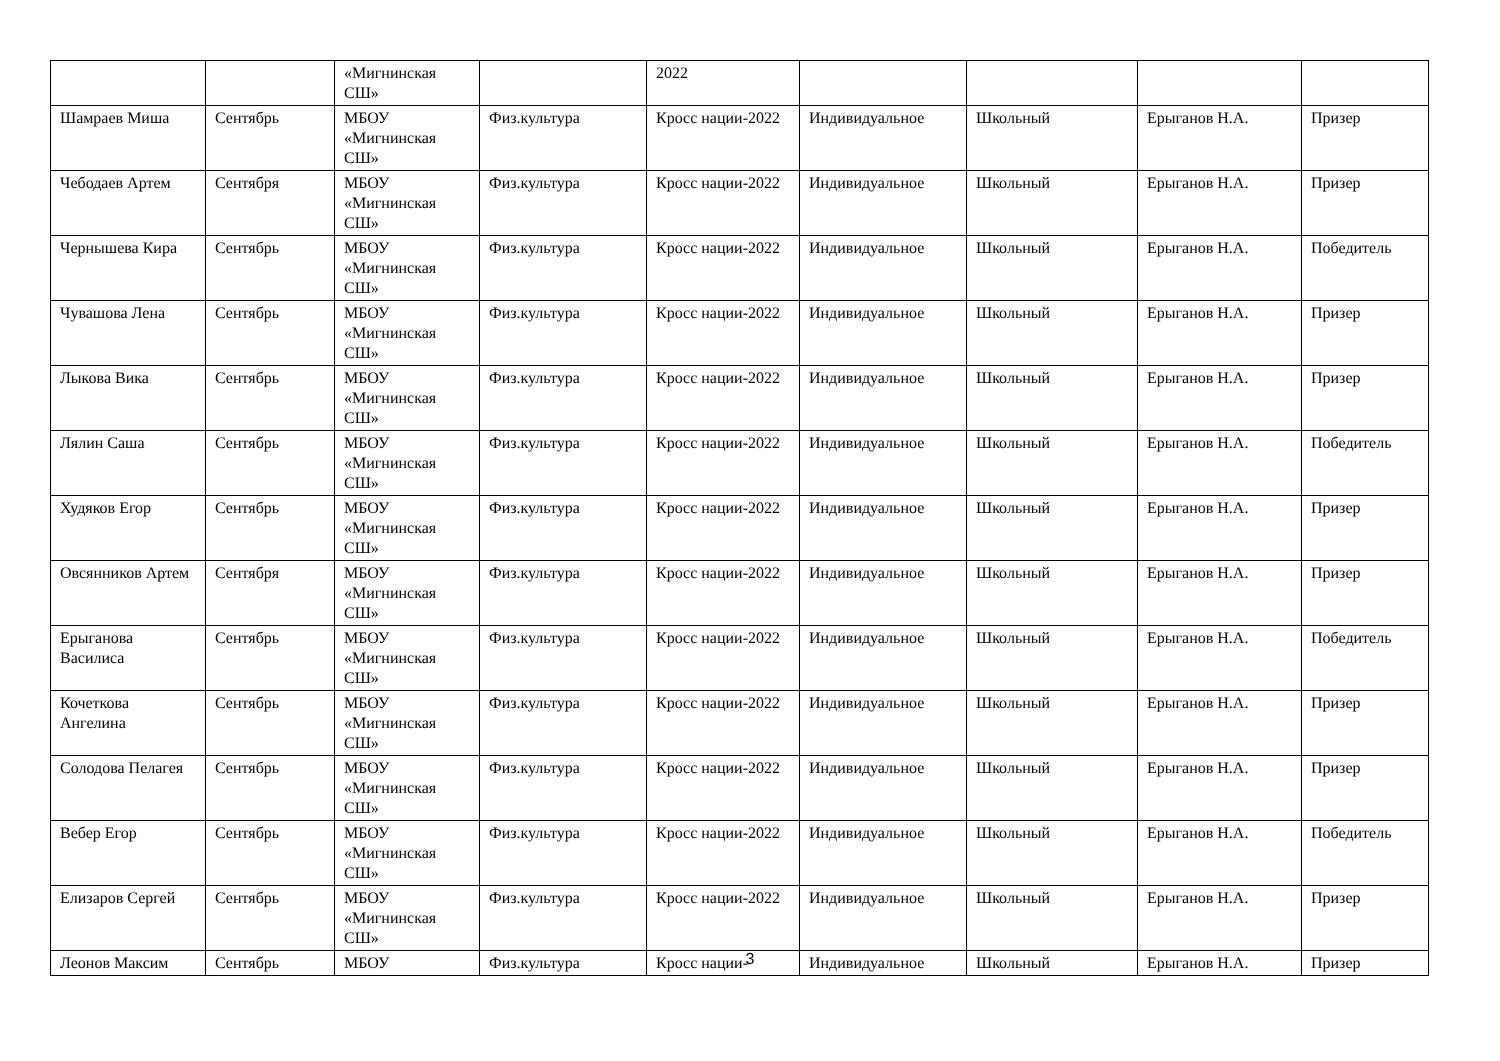| | | «Мигнинская СШ» | | 2022 | | | | |
| Шамраев Миша | Сентябрь | МБОУ «Мигнинская СШ» | Физ.культура | Кросс нации-2022 | Индивидуальное | Школьный | Ерыганов Н.А. | Призер |
| Чебодаев Артем | Сентября | МБОУ «Мигнинская СШ» | Физ.культура | Кросс нации-2022 | Индивидуальное | Школьный | Ерыганов Н.А. | Призер |
| Чернышева Кира | Сентябрь | МБОУ «Мигнинская СШ» | Физ.культура | Кросс нации-2022 | Индивидуальное | Школьный | Ерыганов Н.А. | Победитель |
| Чувашова Лена | Сентябрь | МБОУ «Мигнинская СШ» | Физ.культура | Кросс нации-2022 | Индивидуальное | Школьный | Ерыганов Н.А. | Призер |
| Лыкова Вика | Сентябрь | МБОУ «Мигнинская СШ» | Физ.культура | Кросс нации-2022 | Индивидуальное | Школьный | Ерыганов Н.А. | Призер |
| Лялин Саша | Сентябрь | МБОУ «Мигнинская СШ» | Физ.культура | Кросс нации-2022 | Индивидуальное | Школьный | Ерыганов Н.А. | Победитель |
| Худяков Егор | Сентябрь | МБОУ «Мигнинская СШ» | Физ.культура | Кросс нации-2022 | Индивидуальное | Школьный | Ерыганов Н.А. | Призер |
| Овсянников Артем | Сентября | МБОУ «Мигнинская СШ» | Физ.культура | Кросс нации-2022 | Индивидуальное | Школьный | Ерыганов Н.А. | Призер |
| Ерыганова Василиса | Сентябрь | МБОУ «Мигнинская СШ» | Физ.культура | Кросс нации-2022 | Индивидуальное | Школьный | Ерыганов Н.А. | Победитель |
| Кочеткова Ангелина | Сентябрь | МБОУ «Мигнинская СШ» | Физ.культура | Кросс нации-2022 | Индивидуальное | Школьный | Ерыганов Н.А. | Призер |
| Солодова Пелагея | Сентябрь | МБОУ «Мигнинская СШ» | Физ.культура | Кросс нации-2022 | Индивидуальное | Школьный | Ерыганов Н.А. | Призер |
| Вебер Егор | Сентябрь | МБОУ «Мигнинская СШ» | Физ.культура | Кросс нации-2022 | Индивидуальное | Школьный | Ерыганов Н.А. | Победитель |
| Елизаров Сергей | Сентябрь | МБОУ «Мигнинская СШ» | Физ.культура | Кросс нации-2022 | Индивидуальное | Школьный | Ерыганов Н.А. | Призер |
| Леонов Максим | Сентябрь | МБОУ | Физ.культура | Кросс нации- | Индивидуальное | Школьный | Ерыганов Н.А. | Призер |
3